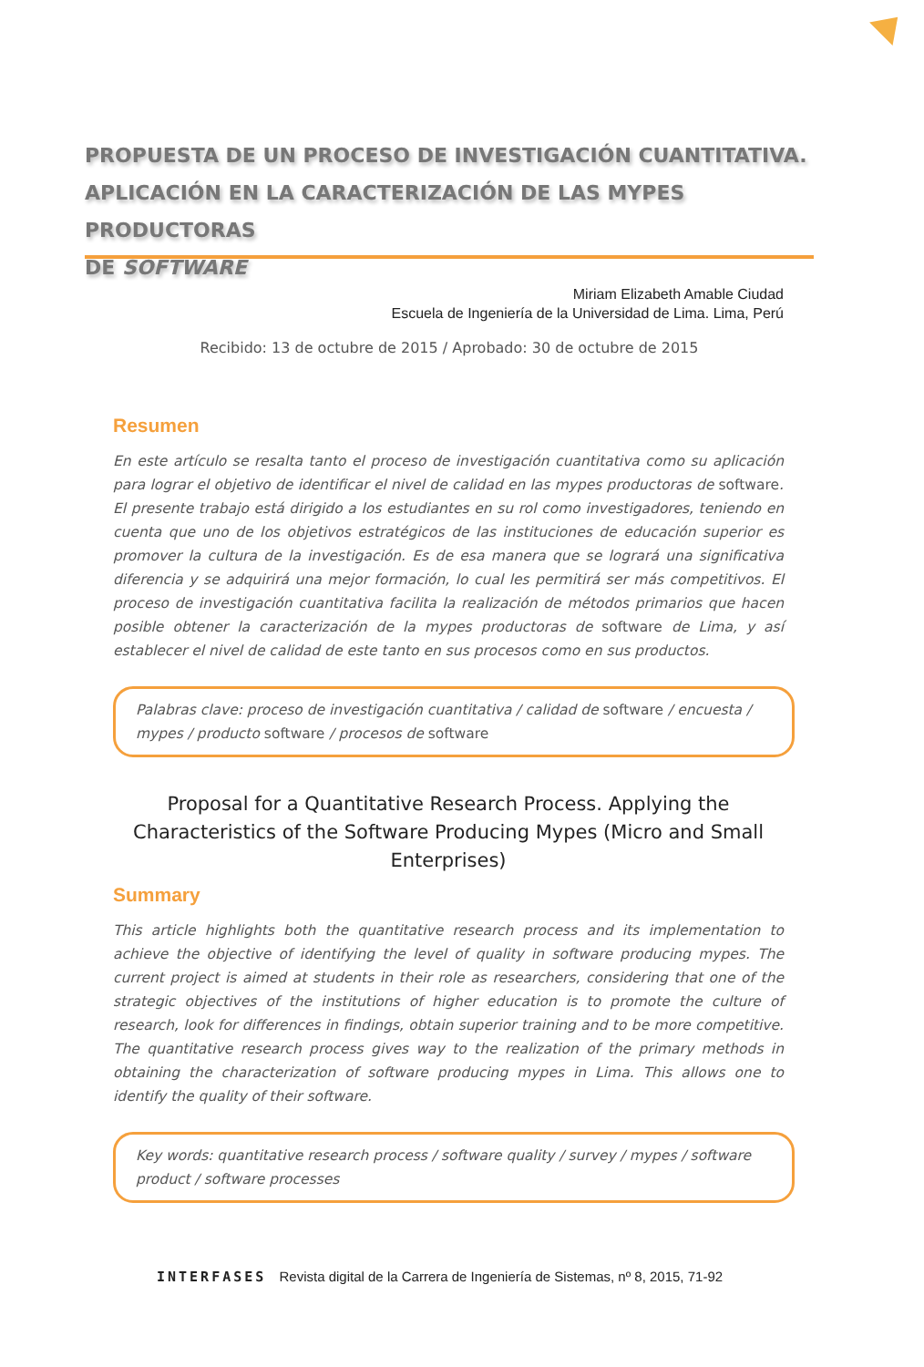PROPUESTA DE UN PROCESO DE INVESTIGACIÓN CUANTITATIVA.
APLICACIÓN EN LA CARACTERIZACIÓN DE LAS MYPES PRODUCTORAS
DE SOFTWARE
Miriam Elizabeth Amable Ciudad
Escuela de Ingeniería de la Universidad de Lima. Lima, Perú
Recibido: 13 de octubre de 2015 / Aprobado: 30 de octubre de 2015
Resumen
En este artículo se resalta tanto el proceso de investigación cuantitativa como su aplicación para lograr el objetivo de identificar el nivel de calidad en las mypes productoras de software. El presente trabajo está dirigido a los estudiantes en su rol como investigadores, teniendo en cuenta que uno de los objetivos estratégicos de las instituciones de educación superior es promover la cultura de la investigación. Es de esa manera que se logrará una significativa diferencia y se adquirirá una mejor formación, lo cual les permitirá ser más competitivos. El proceso de investigación cuantitativa facilita la realización de métodos primarios que hacen posible obtener la caracterización de la mypes productoras de software de Lima, y así establecer el nivel de calidad de este tanto en sus procesos como en sus productos.
Palabras clave: proceso de investigación cuantitativa / calidad de software / encuesta / mypes / producto software / procesos de software
Proposal for a Quantitative Research Process. Applying the Characteristics of the Software Producing Mypes (Micro and Small Enterprises)
Summary
This article highlights both the quantitative research process and its implementation to achieve the objective of identifying the level of quality in software producing mypes. The current project is aimed at students in their role as researchers, considering that one of the strategic objectives of the institutions of higher education is to promote the culture of research, look for differences in findings, obtain superior training and to be more competitive. The quantitative research process gives way to the realization of the primary methods in obtaining the characterization of software producing mypes in Lima. This allows one to identify the quality of their software.
Key words: quantitative research process / software quality / survey / mypes / software product / software processes
INTERFASES Revista digital de la Carrera de Ingeniería de Sistemas, nº 8, 2015, 71-92